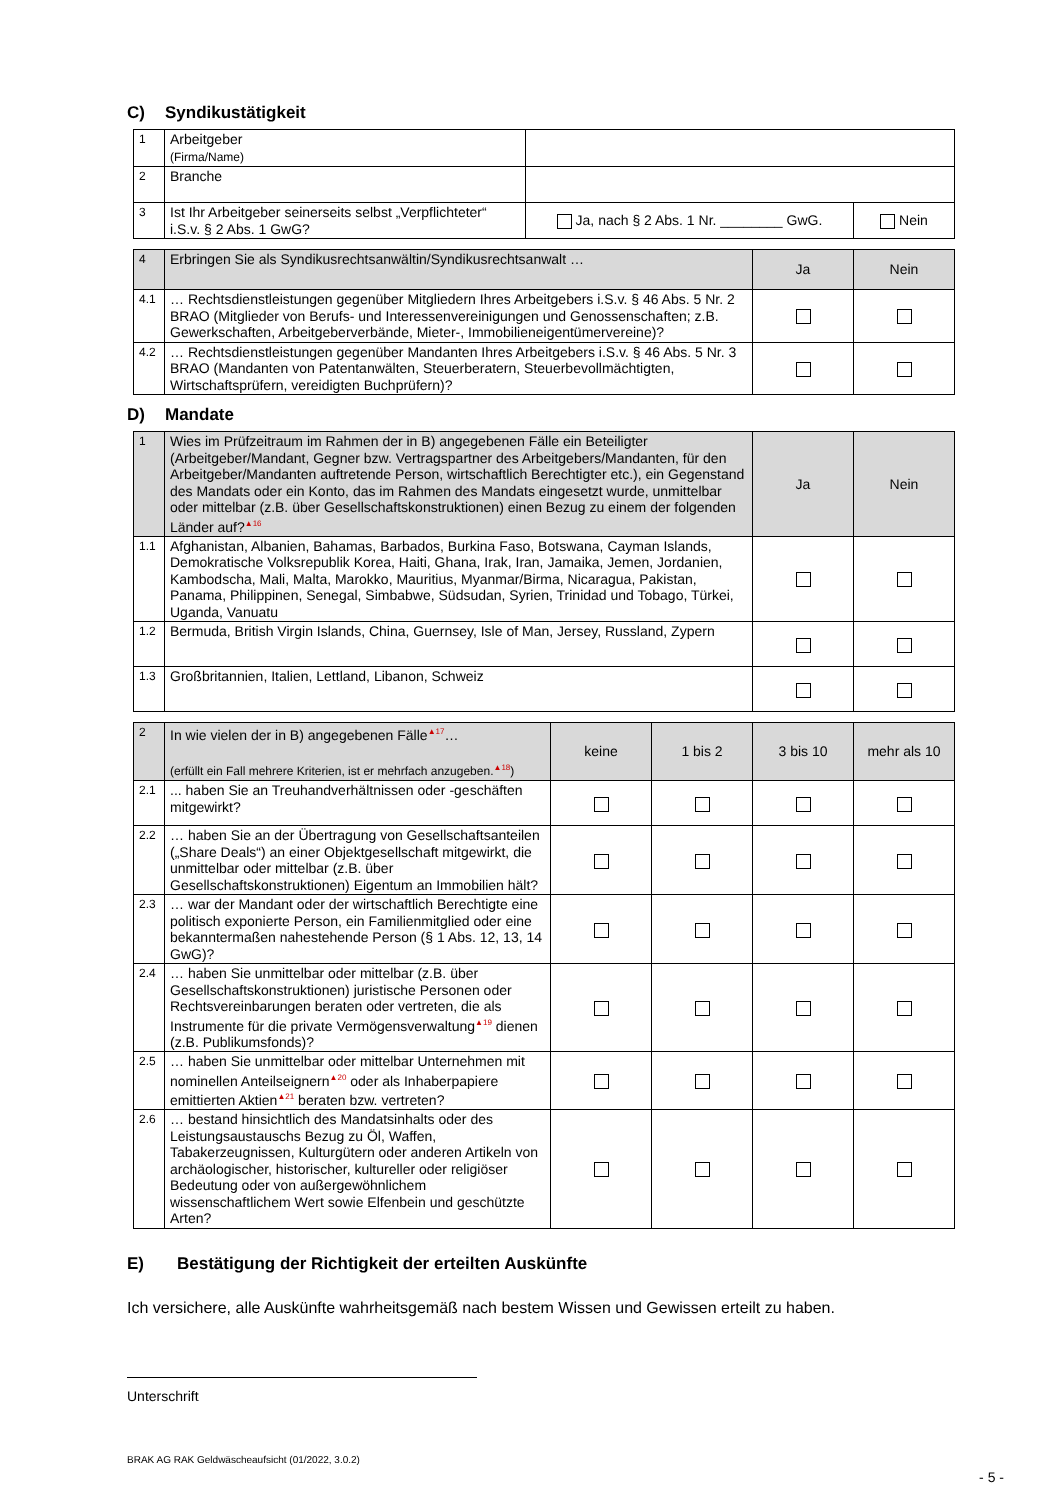C) Syndikustätigkeit
| 1 | Arbeitgeber (Firma/Name) | | |
| 2 | Branche | | |
| 3 | Ist Ihr Arbeitgeber seinerseits selbst „Verpflichteter“ i.S.v. § 2 Abs. 1 GwG? | Ja, nach § 2 Abs. 1 Nr. ________ GwG. | Nein |
| 4 | Erbringen Sie als Syndikusrechtsanwältin/Syndikusrechtsanwalt … | Ja | Nein |
| --- | --- | --- | --- |
| 4.1 | … Rechtsdienstleistungen gegenüber Mitgliedern Ihres Arbeitgebers i.S.v. § 46 Abs. 5 Nr. 2 BRAO (Mitglieder von Berufs- und Interessenvereinigungen und Genossenschaften; z.B. Gewerkschaften, Arbeitgeberverbände, Mieter-, Immobilieneigentümervereine)? | | |
| 4.2 | … Rechtsdienstleistungen gegenüber Mandanten Ihres Arbeitgebers i.S.v. § 46 Abs. 5 Nr. 3 BRAO (Mandanten von Patentanwälten, Steuerberatern, Steuerbevollmächtigten, Wirtschaftsprüfern, vereidigten Buchprüfern)? | | |
D) Mandate
| 1 | Wies im Prüfzeitraum im Rahmen der in B) angegebenen Fälle ein Beteiligter (Arbeitgeber/Mandant, Gegner bzw. Vertragspartner des Arbeitgebers/Mandanten, für den Arbeitgeber/Mandanten auftretende Person, wirtschaftlich Berechtigter etc.), ein Gegenstand des Mandats oder ein Konto, das im Rahmen des Mandats eingesetzt wurde, unmittelbar oder mittelbar (z.B. über Gesellschaftskonstruktionen) einen Bezug zu einem der folgenden Länder auf?<sup>▲16</sup> | Ja | Nein |
| --- | --- | --- | --- |
| 1.1 | Afghanistan, Albanien, Bahamas, Barbados, Burkina Faso, Botswana, Cayman Islands, Demokratische Volksrepublik Korea, Haiti, Ghana, Irak, Iran, Jamaika, Jemen, Jordanien, Kambodscha, Mali, Malta, Marokko, Mauritius, Myanmar/Birma, Nicaragua, Pakistan, Panama, Philippinen, Senegal, Simbabwe, Südsudan, Syrien, Trinidad und Tobago, Türkei, Uganda, Vanuatu | | |
| 1.2 | Bermuda, British Virgin Islands, China, Guernsey, Isle of Man, Jersey, Russland, Zypern | | |
| 1.3 | Großbritannien, Italien, Lettland, Libanon, Schweiz | | |
| 2 | In wie vielen der in B) angegebenen Fälle<sup>▲17</sup>… (erfüllt ein Fall mehrere Kriterien, ist er mehrfach anzugeben.<sup>▲18</sup>) | keine | 1 bis 2 | 3 bis 10 | mehr als 10 |
| --- | --- | --- | --- | --- | --- |
| 2.1 | ... haben Sie an Treuhandverhältnissen oder -geschäften mitgewirkt? | | | | |
| 2.2 | … haben Sie an der Übertragung von Gesellschaftsanteilen („Share Deals“) an einer Objektgesellschaft mitgewirkt, die unmittelbar oder mittelbar (z.B. über Gesellschaftskonstruktionen) Eigentum an Immobilien hält? | | | | |
| 2.3 | … war der Mandant oder der wirtschaftlich Berechtigte eine politisch exponierte Person, ein Familienmitglied oder eine bekanntermaßen nahestehende Person (§ 1 Abs. 12, 13, 14 GwG)? | | | | |
| 2.4 | … haben Sie unmittelbar oder mittelbar (z.B. über Gesellschaftskonstruktionen) juristische Personen oder Rechtsvereinbarungen beraten oder vertreten, die als Instrumente für die private Vermögensverwaltung<sup>▲19</sup> dienen (z.B. Publikumsfonds)? | | | | |
| 2.5 | … haben Sie unmittelbar oder mittelbar Unternehmen mit nominellen Anteilseignern<sup>▲20</sup> oder als Inhaberpapiere emittierten Aktien<sup>▲21</sup> beraten bzw. vertreten? | | | | |
| 2.6 | … bestand hinsichtlich des Mandatsinhalts oder des Leistungsaustauschs Bezug zu Öl, Waffen, Tabakerzeugnissen, Kulturgütern oder anderen Artikeln von archäologischer, historischer, kultureller oder religiöser Bedeutung oder von außergewöhnlichem wissenschaftlichem Wert sowie Elfenbein und geschützte Arten? | | | | |
E) Bestätigung der Richtigkeit der erteilten Auskünfte
Ich versichere, alle Auskünfte wahrheitsgemäß nach bestem Wissen und Gewissen erteilt zu haben.
Unterschrift
BRAK AG RAK Geldwäscheaufsicht (01/2022, 3.0.2)
- 5 -